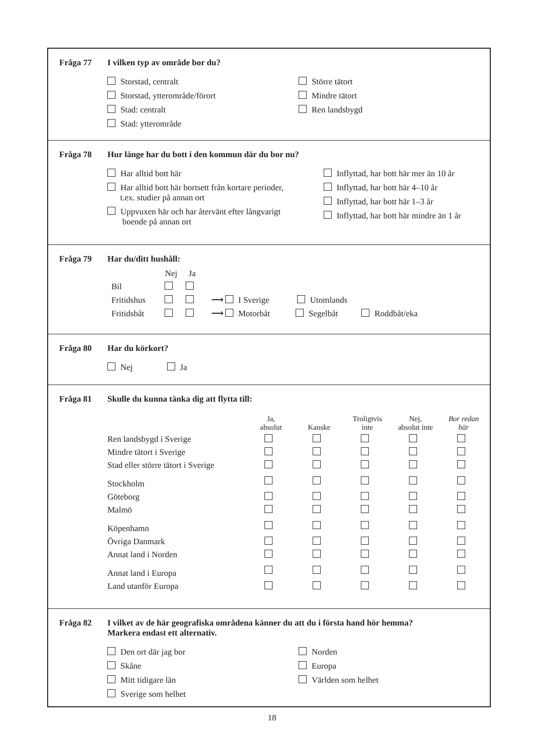Fråga 77 I vilken typ av område bor du?
Storstad, centralt
Storstad, ytterområde/förort
Stad: centralt
Stad: ytterområde
Större tätort
Mindre tätort
Ren landsbygd
Fråga 78 Hur länge har du bott i den kommun där du bor nu?
Har alltid bott här
Har alltid bott här bortsett från kortare perioder,
t.ex. studier på annan ort
Uppvuxen här och har återvänt efter långvarigt
boende på annan ort
Inflyttad, har bott här mer än 10 år
Inflyttad, har bott här 4–10 år
Inflyttad, har bott här 1–3 år
Inflyttad, har bott här mindre än 1 år
Fråga 79 Har du/ditt hushåll:
| | Nej | Ja | |
| --- | --- | --- | --- |
| Bil | | | |
| Fritidshus | | | ⟶ I Sverige Utomlands |
| Fritidsbåt | | | ⟶ Motorbåt Segelbåt Roddbåt/eka |
Fråga 80 Har du körkort?
Nej Ja
Fråga 81 Skulle du kunna tänka dig att flytta till:
| | Ja, absolut | Kanske | Troligtvis inte | Nej, absolut inte | Bor redan här |
| --- | --- | --- | --- | --- | --- |
| Ren landsbygd i Sverige | | | | | |
| Mindre tätort i Sverige | | | | | |
| Stad eller större tätort i Sverige | | | | | |
| Stockholm | | | | | |
| Göteborg | | | | | |
| Malmö | | | | | |
| Köpenhamn | | | | | |
| Övriga Danmark | | | | | |
| Annat land i Norden | | | | | |
| Annat land i Europa | | | | | |
| Land utanför Europa | | | | | |
Fråga 82 I vilket av de här geografiska områdena känner du att du i första hand hör hemma?
Markera endast ett alternativ.
Den ort där jag bor
Skåne
Mitt tidigare län
Sverige som helhet
Norden
Europa
Världen som helhet
18